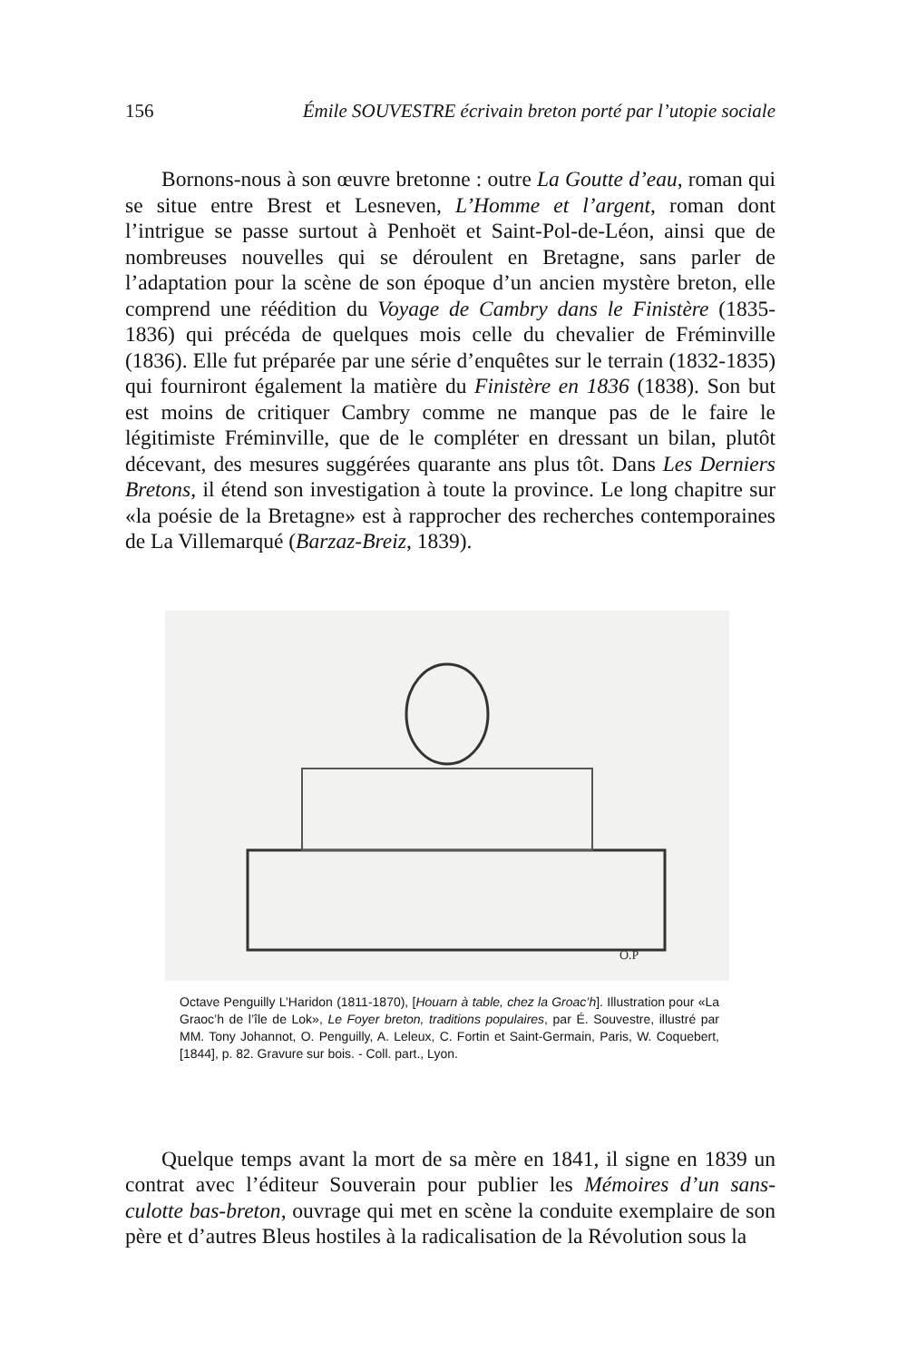156 Émile SOUVESTRE écrivain breton porté par l’utopie sociale
Bornons-nous à son œuvre bretonne : outre La Goutte d’eau, roman qui se situe entre Brest et Lesneven, L’Homme et l’argent, roman dont l’intrigue se passe surtout à Penhoët et Saint-Pol-de-Léon, ainsi que de nombreuses nouvelles qui se déroulent en Bretagne, sans parler de l’adaptation pour la scène de son époque d’un ancien mystère breton, elle comprend une réédition du Voyage de Cambry dans le Finistère (1835-1836) qui précéda de quelques mois celle du chevalier de Fréminville (1836). Elle fut préparée par une série d’enquêtes sur le terrain (1832-1835) qui fourniront également la matière du Finistère en 1836 (1838). Son but est moins de critiquer Cambry comme ne manque pas de le faire le légitimiste Fréminville, que de le compléter en dressant un bilan, plutôt décevant, des mesures suggérées quarante ans plus tôt. Dans Les Derniers Bretons, il étend son investigation à toute la province. Le long chapitre sur «la poésie de la Bretagne» est à rapprocher des recherches contemporaines de La Villemarqué (Barzaz-Breiz, 1839).
O.P
Octave Penguilly L’Haridon (1811-1870), [Houarn à table, chez la Groac’h]. Illustration pour «La Graoc’h de l’île de Lok», Le Foyer breton, traditions populaires, par É. Souvestre, illustré par MM. Tony Johannot, O. Penguilly, A. Leleux, C. Fortin et Saint-Germain, Paris, W. Coquebert, [1844], p. 82. Gravure sur bois. - Coll. part., Lyon.
Quelque temps avant la mort de sa mère en 1841, il signe en 1839 un contrat avec l’éditeur Souverain pour publier les Mémoires d’un sans-culotte bas-breton, ouvrage qui met en scène la conduite exemplaire de son père et d’autres Bleus hostiles à la radicalisation de la Révolution sous la